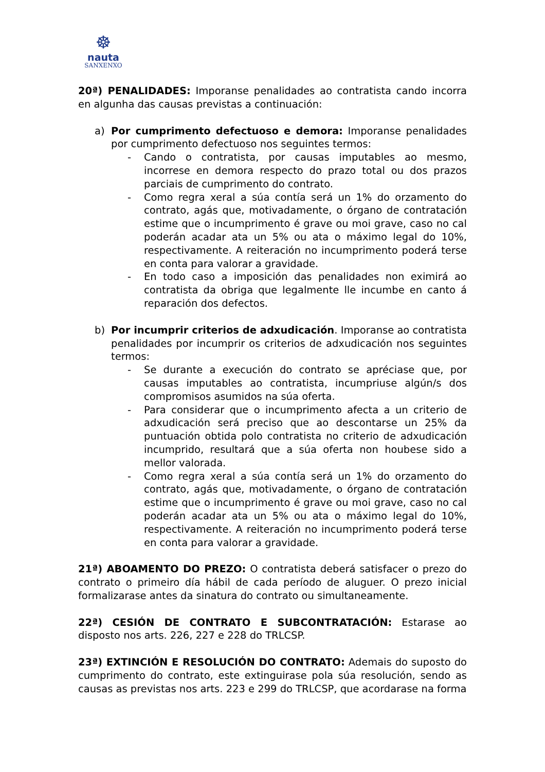☸
nauta
SANXENXO
20ª) PENALIDADES: Imporanse penalidades ao contratista cando incorra en algunha das causas previstas a continuación:
a) Por cumprimento defectuoso e demora: Imporanse penalidades por cumprimento defectuoso nos seguintes termos:
- Cando o contratista, por causas imputables ao mesmo, incorrese en demora respecto do prazo total ou dos prazos parciais de cumprimento do contrato.
- Como regra xeral a súa contía será un 1% do orzamento do contrato, agás que, motivadamente, o órgano de contratación estime que o incumprimento é grave ou moi grave, caso no cal poderán acadar ata un 5% ou ata o máximo legal do 10%, respectivamente. A reiteración no incumprimento poderá terse en conta para valorar a gravidade.
- En todo caso a imposición das penalidades non eximirá ao contratista da obriga que legalmente lle incumbe en canto á reparación dos defectos.
b) Por incumprir criterios de adxudicación. Imporanse ao contratista penalidades por incumprir os criterios de adxudicación nos seguintes termos:
- Se durante a execución do contrato se apréciase que, por causas imputables ao contratista, incumpriuse algún/s dos compromisos asumidos na súa oferta.
- Para considerar que o incumprimento afecta a un criterio de adxudicación será preciso que ao descontarse un 25% da puntuación obtida polo contratista no criterio de adxudicación incumprido, resultará que a súa oferta non houbese sido a mellor valorada.
- Como regra xeral a súa contía será un 1% do orzamento do contrato, agás que, motivadamente, o órgano de contratación estime que o incumprimento é grave ou moi grave, caso no cal poderán acadar ata un 5% ou ata o máximo legal do 10%, respectivamente. A reiteración no incumprimento poderá terse en conta para valorar a gravidade.
21ª) ABOAMENTO DO PREZO: O contratista deberá satisfacer o prezo do contrato o primeiro día hábil de cada período de aluguer. O prezo inicial formalizarase antes da sinatura do contrato ou simultaneamente.
22ª) CESIÓN DE CONTRATO E SUBCONTRATACIÓN: Estarase ao disposto nos arts. 226, 227 e 228 do TRLCSP.
23ª) EXTINCIÓN E RESOLUCIÓN DO CONTRATO: Ademais do suposto do cumprimento do contrato, este extinguirase pola súa resolución, sendo as causas as previstas nos arts. 223 e 299 do TRLCSP, que acordarase na forma